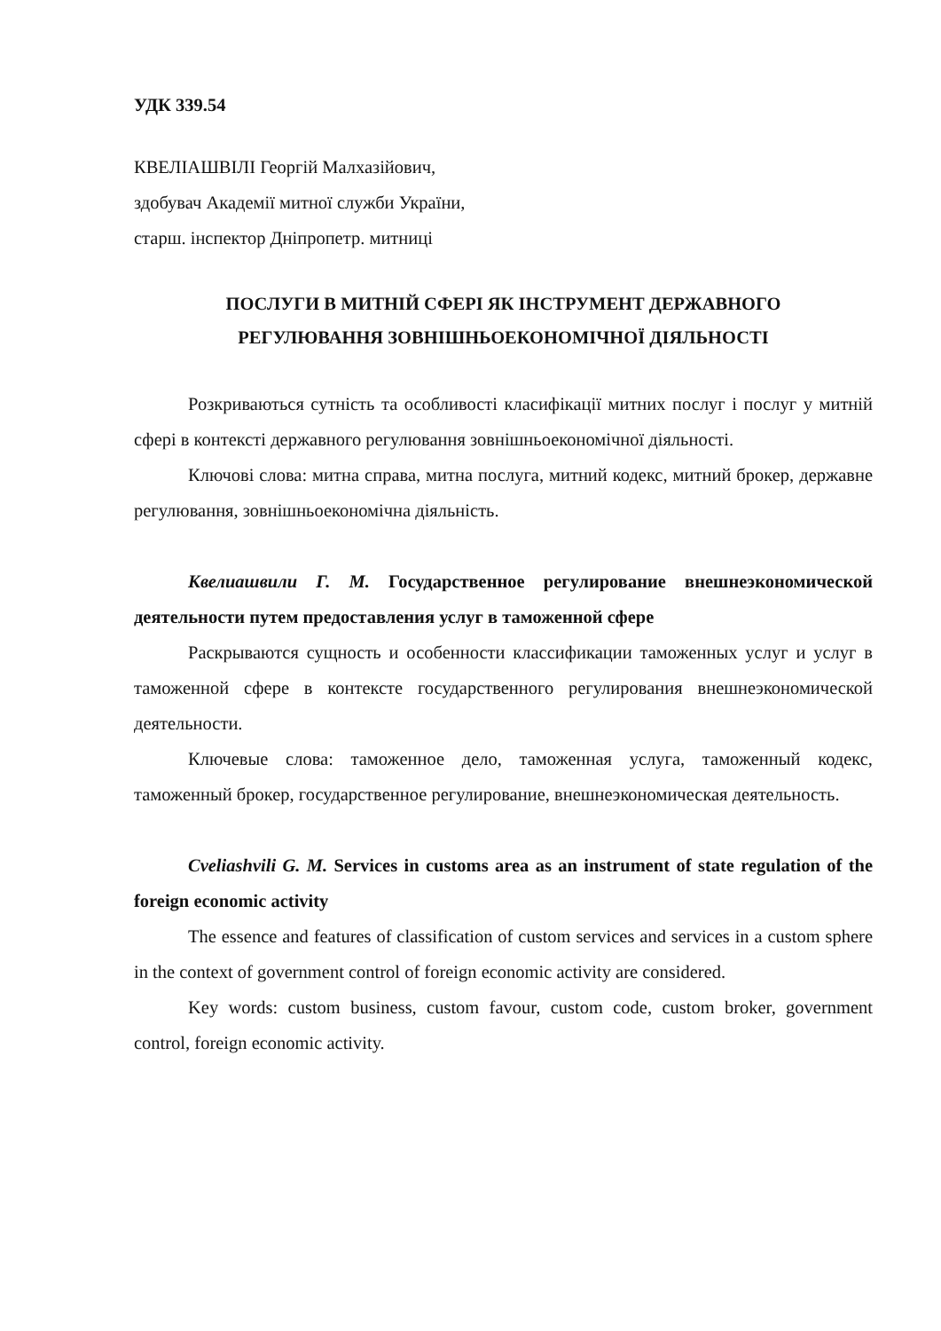УДК 339.54
КВЕЛІАШВІЛІ Георгій Малхазійович,
здобувач Академії митної служби України,
старш. інспектор Дніпропетр. митниці
ПОСЛУГИ В МИТНІЙ СФЕРІ ЯК ІНСТРУМЕНТ ДЕРЖАВНОГО
РЕГУЛЮВАННЯ ЗОВНІШНЬОЕКОНОМІЧНОЇ ДІЯЛЬНОСТІ
Розкриваються сутність та особливості класифікації митних послуг і послуг у митній сфері в контексті державного регулювання зовнішньоекономічної діяльності.
Ключові слова: митна справа, митна послуга, митний кодекс, митний брокер, державне регулювання, зовнішньоекономічна діяльність.
Квелиашвили Г. М. Государственное регулирование внешнеэкономической деятельности путем предоставления услуг в таможенной сфере
Раскрываются сущность и особенности классификации таможенных услуг и услуг в таможенной сфере в контексте государственного регулирования внешнеэкономической деятельности.
Ключевые слова: таможенное дело, таможенная услуга, таможенный кодекс, таможенный брокер, государственное регулирование, внешнеэкономическая деятельность.
Cveliashvili G. M. Services in customs area as an instrument of state regulation of the foreign economic activity
The essence and features of classification of custom services and services in a custom sphere in the context of government control of foreign economic activity are considered.
Key words: custom business, custom favour, custom code, custom broker, government control, foreign economic activity.